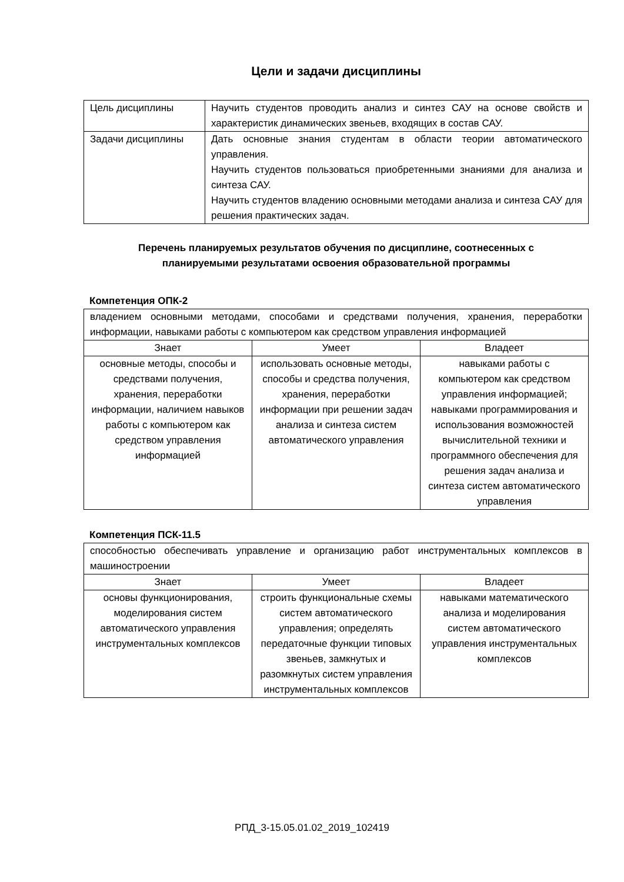Цели и задачи дисциплины
| Цель дисциплины | Научить студентов проводить анализ и синтез САУ на основе свойств и характеристик динамических звеньев, входящих в состав САУ. |
| Задачи дисциплины | Дать основные знания студентам в области теории автоматического управления. Научить студентов пользоваться приобретенными знаниями для анализа и синтеза САУ. Научить студентов владению основными методами анализа и синтеза САУ для решения практических задач. |
Перечень планируемых результатов обучения по дисциплине, соотнесенных с
планируемыми результатами освоения образовательной программы
Компетенция ОПК-2
| владением основными методами, способами и средствами получения, хранения, переработки информации, навыками работы с компьютером как средством управления информацией | | |
| Знает | Умеет | Владеет |
| основные методы, способы и средствами получения, хранения, переработки информации, наличием навыков работы с компьютером как средством управления информацией | использовать основные методы, способы и средства получения, хранения, переработки информации при решении задач анализа и синтеза систем автоматического управления | навыками работы с компьютером как средством управления информацией; навыками программирования и использования возможностей вычислительной техники и программного обеспечения для решения задач анализа и синтеза систем автоматического управления |
Компетенция ПСК-11.5
| способностью обеспечивать управление и организацию работ инструментальных комплексов в машиностроении | | |
| Знает | Умеет | Владеет |
| основы функционирования, моделирования систем автоматического управления инструментальных комплексов | строить функциональные схемы систем автоматического управления; определять передаточные функции типовых звеньев, замкнутых и разомкнутых систем управления инструментальных комплексов | навыками математического анализа и моделирования систем автоматического управления инструментальных комплексов |
РПД_3-15.05.01.02_2019_102419